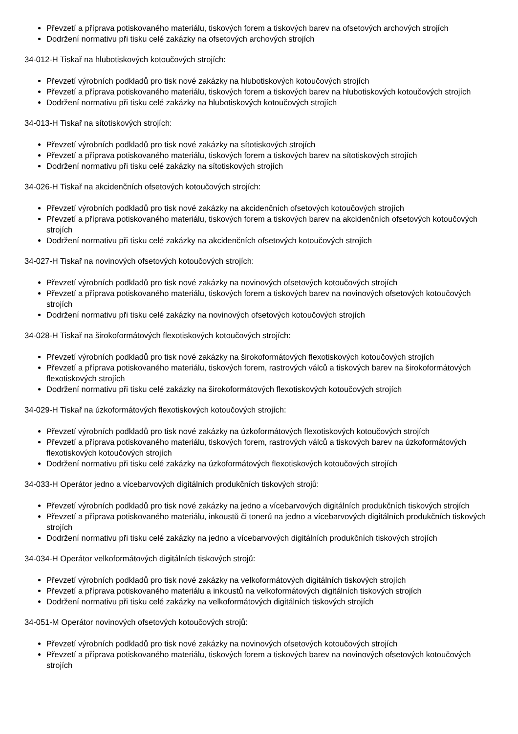Převzetí a příprava potiskovaného materiálu, tiskových forem a tiskových barev na ofsetových archových strojích
Dodržení normativu při tisku celé zakázky na ofsetových archových strojích
34-012-H Tiskař na hlubotiskových kotoučových strojích:
Převzetí výrobních podkladů pro tisk nové zakázky na hlubotiskových kotoučových strojích
Převzetí a příprava potiskovaného materiálu, tiskových forem a tiskových barev na hlubotiskových kotoučových strojích
Dodržení normativu při tisku celé zakázky na hlubotiskových kotoučových strojích
34-013-H Tiskař na sítotiskových strojích:
Převzetí výrobních podkladů pro tisk nové zakázky na sítotiskových strojích
Převzetí a příprava potiskovaného materiálu, tiskových forem a tiskových barev na sítotiskových strojích
Dodržení normativu při tisku celé zakázky na sítotiskových strojích
34-026-H Tiskař na akcidenčních ofsetových kotoučových strojích:
Převzetí výrobních podkladů pro tisk nové zakázky na akcidenčních ofsetových kotoučových strojích
Převzetí a příprava potiskovaného materiálu, tiskových forem a tiskových barev na akcidenčních ofsetových kotoučových strojích
Dodržení normativu při tisku celé zakázky na akcidenčních ofsetových kotoučových strojích
34-027-H Tiskař na novinových ofsetových kotoučových strojích:
Převzetí výrobních podkladů pro tisk nové zakázky na novinových ofsetových kotoučových strojích
Převzetí a příprava potiskovaného materiálu, tiskových forem a tiskových barev na novinových ofsetových kotoučových strojích
Dodržení normativu při tisku celé zakázky na novinových ofsetových kotoučových strojích
34-028-H Tiskař na širokoformátových flexotiskových kotoučových strojích:
Převzetí výrobních podkladů pro tisk nové zakázky na širokoformátových flexotiskových kotoučových strojích
Převzetí a příprava potiskovaného materiálu, tiskových forem, rastrových válců a tiskových barev na širokoformátových flexotiskových strojích
Dodržení normativu při tisku celé zakázky na širokoformátových flexotiskových kotoučových strojích
34-029-H Tiskař na úzkoformátových flexotiskových kotoučových strojích:
Převzetí výrobních podkladů pro tisk nové zakázky na úzkoformátových flexotiskových kotoučových strojích
Převzetí a příprava potiskovaného materiálu, tiskových forem, rastrových válců a tiskových barev na úzkoformátových flexotiskových kotoučových strojích
Dodržení normativu při tisku celé zakázky na úzkoformátových flexotiskových kotoučových strojích
34-033-H Operátor jedno a vícebarvových digitálních produkčních tiskových strojů:
Převzetí výrobních podkladů pro tisk nové zakázky na jedno a vícebarvových digitálních produkčních tiskových strojích
Převzetí a příprava potiskovaného materiálu, inkoustů či tonerů na jedno a vícebarvových digitálních produkčních tiskových strojích
Dodržení normativu při tisku celé zakázky na jedno a vícebarvových digitálních produkčních tiskových strojích
34-034-H Operátor velkoformátových digitálních tiskových strojů:
Převzetí výrobních podkladů pro tisk nové zakázky na velkoformátových digitálních tiskových strojích
Převzetí a příprava potiskovaného materiálu a inkoustů na velkoformátových digitálních tiskových strojích
Dodržení normativu při tisku celé zakázky na velkoformátových digitálních tiskových strojích
34-051-M Operátor novinových ofsetových kotoučových strojů:
Převzetí výrobních podkladů pro tisk nové zakázky na novinových ofsetových kotoučových strojích
Převzetí a příprava potiskovaného materiálu, tiskových forem a tiskových barev na novinových ofsetových kotoučových strojích